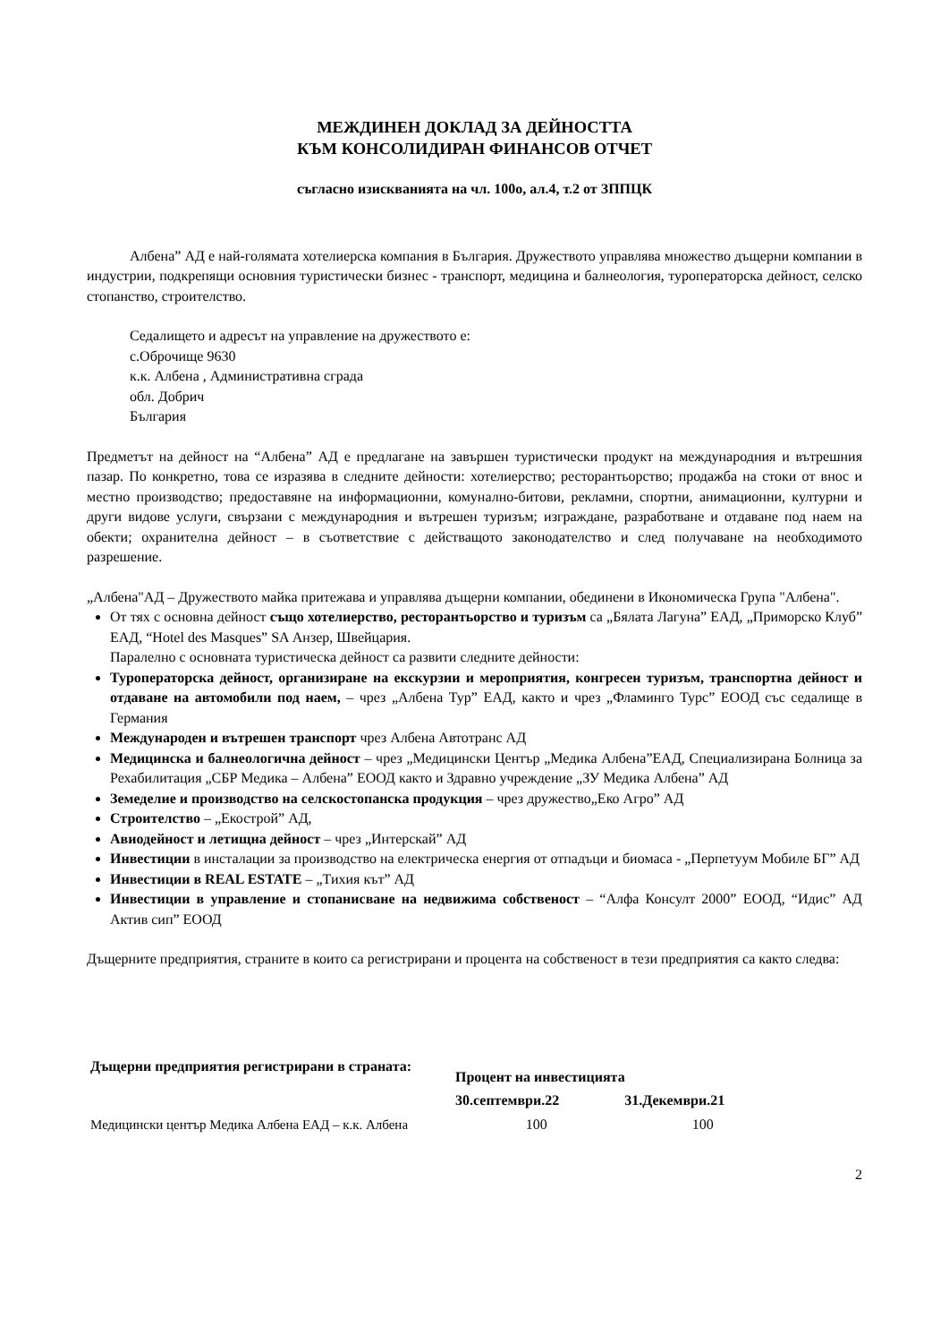МЕЖДИНЕН ДОКЛАД ЗА ДЕЙНОСТТА
КЪМ КОНСОЛИДИРАН ФИНАНСОВ ОТЧЕТ
съгласно изискванията на чл. 100о, ал.4, т.2 от ЗППЦК
Албена” АД е най-голямата хотелиерска компания в България. Дружеството управлява множество дъщерни компании в индустрии, подкрепящи основния туристически бизнес - транспорт, медицина и балнеология, туроператорска дейност, селско стопанство, строителство.
Седалището и адресът на управление на дружеството е:
с.Оброчище 9630
к.к. Албена , Административна сграда
обл. Добрич
България
Предметът на дейност на “Албена” АД е предлагане на завършен туристически продукт на международния и вътрешния пазар. По конкретно, това се изразява в следните дейности: хотелиерство; ресторантьорство; продажба на стоки от внос и местно производство; предоставяне на информационни, комунално-битови, рекламни, спортни, анимационни, културни и други видове услуги, свързани с международния и вътрешен туризъм; изграждане, разработване и отдаване под наем на обекти; охранителна дейност – в съответствие с действащото законодателство и след получаване на необходимото разрешение.
„Албена"АД – Дружеството майка притежава и управлява дъщерни компании, обединени в Икономическа Група "Албена".
От тях с основна дейност също хотелиерство, ресторантьорство и туризъм са „Бялата Лагуна” ЕАД, „Приморско Клуб” ЕАД, “Hotel des Masques” SA Анзер, Швейцария.
Паралелно с основната туристическа дейност са развити следните дейности:
Туроператорска дейност, организиране на екскурзии и мероприятия, конгресен туризъм, транспортна дейност и отдаване на автомобили под наем, – чрез „Албена Тур” ЕАД, както и чрез „Фламинго Турс” ЕООД със седалище в Германия
Международен и вътрешен транспорт чрез Албена Автотранс АД
Медицинска и балнеологична дейност – чрез „Медицински Център „Медика Албена”ЕАД, Специализирана Болница за Рехабилитация „СБР Медика – Албена” ЕООД както и Здравно учреждение „ЗУ Медика Албена” АД
Земеделие и производство на селскостопанска продукция – чрез дружество„Еко Агро” АД
Строителство – „Екострой” АД,
Авиодейност и летищна дейност – чрез „Интерскай” АД
Инвестиции в инсталации за производство на електрическа енергия от отпадъци и биомаса - „Перпетуум Мобиле БГ” АД
Инвестиции в REAL ESTATE – „Тихия кът” АД
Инвестиции в управление и стопанисване на недвижима собственост – “Алфа Консулт 2000” ЕООД, “Идис” АД Актив сип” ЕООД
Дъщерните предприятия, страните в които са регистрирани и процента на собственост в тези предприятия са както следва:
| Дъщерни предприятия регистрирани в страната: | Процент на инвестицията | |
| --- | --- | --- |
| | 30.септември.22 | 31.Декември.21 |
| Медицински център Медика Албена ЕАД – к.к. Албена | 100 | 100 |
2